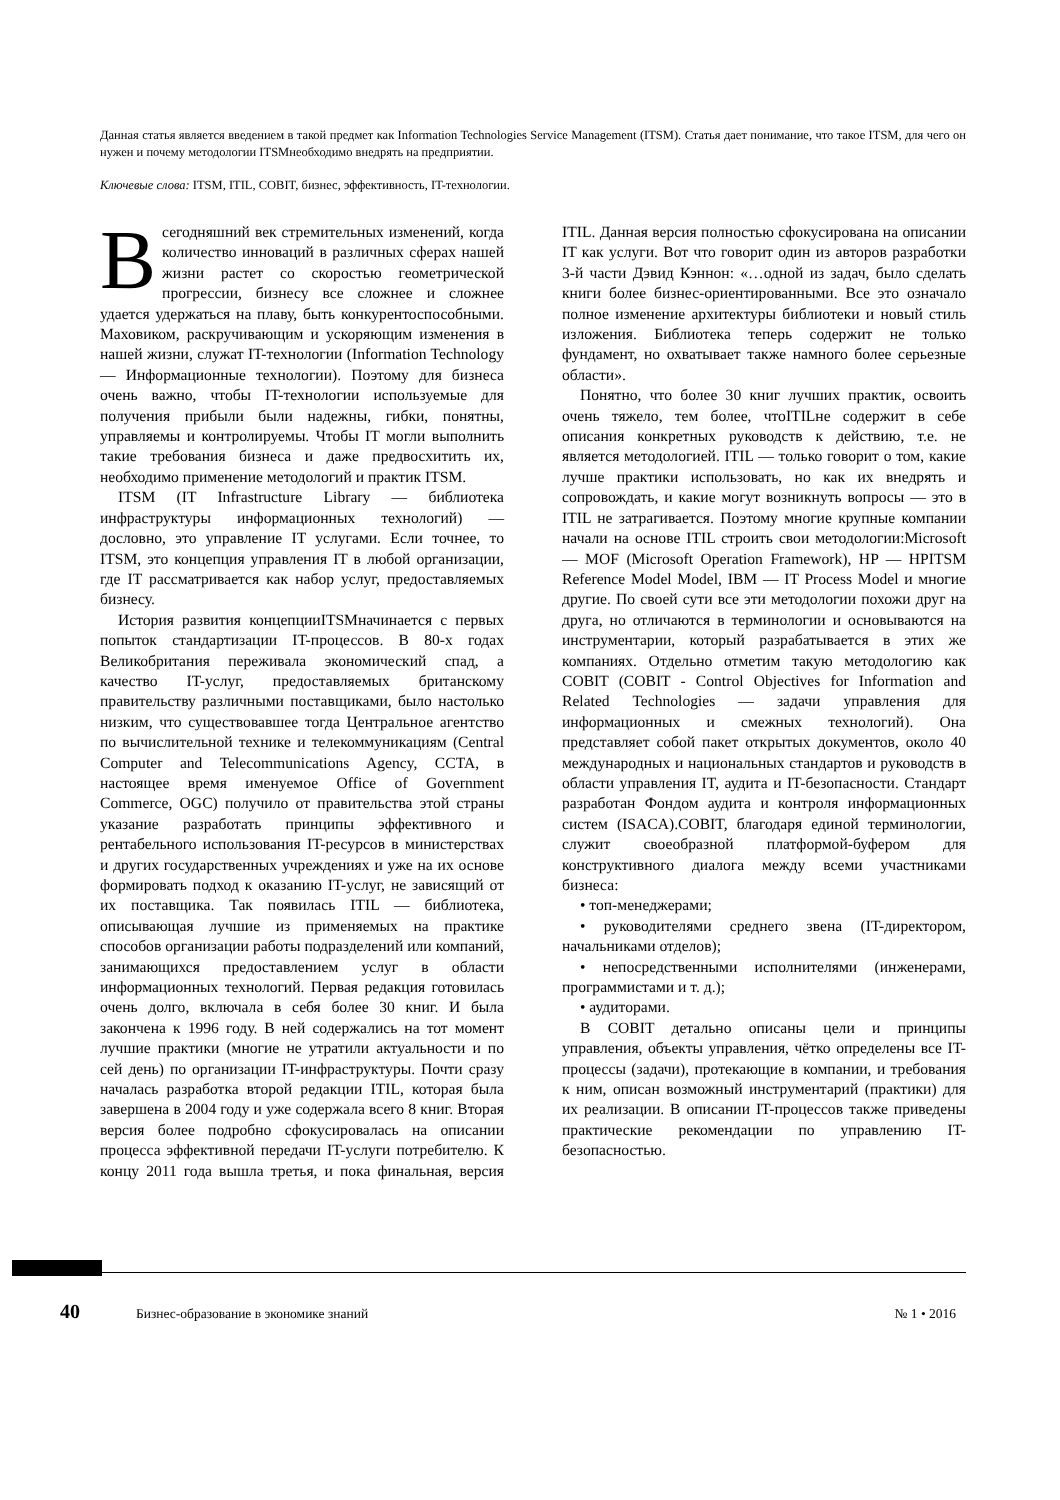Данная статья является введением в такой предмет как Information Technologies Service Management (ITSM). Статья дает понимание, что такое ITSM, для чего он нужен и почему методологии ITSMнеобходимо внедрять на предприятии.
Ключевые слова: ITSM, ITIL, COBIT, бизнес, эффективность, IT-технологии.
Всегодняшний век стремительных изменений, когда количество инноваций в различных сферах нашей жизни растет со скоростью геометрической прогрессии, бизнесу все сложнее и сложнее удается удержаться на плаву, быть конкурентоспособными. Маховиком, раскручивающим и ускоряющим изменения в нашей жизни, служат IT-технологии (Information Technology — Информационные технологии). Поэтому для бизнеса очень важно, чтобы IT-технологии используемые для получения прибыли были надежны, гибки, понятны, управляемы и контролируемы. Чтобы IT могли выполнить такие требования бизнеса и даже предвосхитить их, необходимо применение методологий и практик ITSM.
ITSM (IT Infrastructure Library — библиотека инфраструктуры информационных технологий) — дословно, это управление IT услугами. Если точнее, то ITSM, это концепция управления IT в любой организации, где IT рассматривается как набор услуг, предоставляемых бизнесу.
История развития концепцииITSMначинается с первых попыток стандартизации IT-процессов. В 80-х годах Великобритания переживала экономический спад, а качество IT-услуг, предоставляемых британскому правительству различными поставщиками, было настолько низким, что существовавшее тогда Центральное агентство по вычислительной технике и телекоммуникациям (Central Computer and Telecommunications Agency, CCTA, в настоящее время именуемое Office of Government Commerce, OGC) получило от правительства этой страны указание разработать принципы эффективного и рентабельного использования IT-ресурсов в министерствах и других государственных учреждениях и уже на их основе формировать подход к оказанию IT-услуг, не зависящий от их поставщика. Так появилась ITIL — библиотека, описывающая лучшие из применяемых на практике способов организации работы подразделений или компаний, занимающихся предоставлением услуг в области информационных технологий. Первая редакция готовилась очень долго, включала в себя более 30 книг. И была закончена к 1996 году. В ней содержались на тот момент лучшие практики (многие не утратили актуальности и по сей день) по организации IT-инфраструктуры. Почти сразу началась разработка второй редакции ITIL, которая была завершена в 2004 году и уже содержала всего 8 книг. Вторая версия более подробно сфокусировалась на описании процесса эффективной передачи IT-услуги потребителю. К концу 2011 года вышла третья, и пока финальная, версия ITIL. Данная версия полностью сфокусирована на описании IT как услуги. Вот что говорит один из авторов разработки 3-й части Дэвид Кэннон: «…одной из задач, было сделать книги более бизнес-ориентированными. Все это означало полное изменение архитектуры библиотеки и новый стиль изложения. Библиотека теперь содержит не только фундамент, но охватывает также намного более серьезные области».
Понятно, что более 30 книг лучших практик, освоить очень тяжело, тем более, чтоITILне содержит в себе описания конкретных руководств к действию, т.е. не является методологией. ITIL — только говорит о том, какие лучше практики использовать, но как их внедрять и сопровождать, и какие могут возникнуть вопросы — это в ITIL не затрагивается. Поэтому многие крупные компании начали на основе ITIL строить свои методологии:Microsoft — MOF (Microsoft Operation Framework), HP — HPITSM Reference Model Model, IBM — IT Process Model и многие другие. По своей сути все эти методологии похожи друг на друга, но отличаются в терминологии и основываются на инструментарии, который разрабатывается в этих же компаниях. Отдельно отметим такую методологию как COBIT (COBIT - Control Objectives for Information and Related Technologies — задачи управления для информационных и смежных технологий). Она представляет собой пакет открытых документов, около 40 международных и национальных стандартов и руководств в области управления IT, аудита и IT-безопасности. Стандарт разработан Фондом аудита и контроля информационных систем (ISACA).COBIT, благодаря единой терминологии, служит своеобразной платформой-буфером для конструктивного диалога между всеми участниками бизнеса:
• топ-менеджерами;
• руководителями среднего звена (IT-директором, начальниками отделов);
• непосредственными исполнителями (инженерами, программистами и т. д.);
• аудиторами.
В COBIT детально описаны цели и принципы управления, объекты управления, чётко определены все IT-процессы (задачи), протекающие в компании, и требования к ним, описан возможный инструментарий (практики) для их реализации. В описании IT-процессов также приведены практические рекомендации по управлению IT-безопасностью.
40 Бизнес-образование в экономике знаний № 1 • 2016